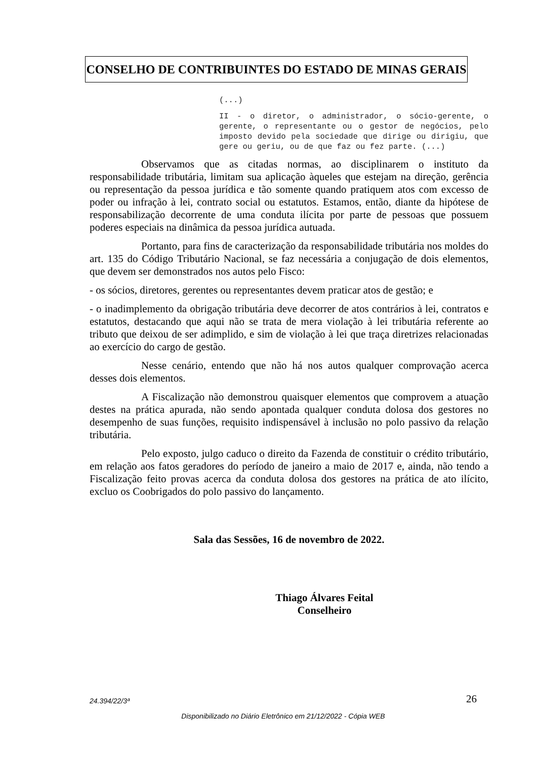CONSELHO DE CONTRIBUINTES DO ESTADO DE MINAS GERAIS
(...)
II - o diretor, o administrador, o sócio-gerente, o gerente, o representante ou o gestor de negócios, pelo imposto devido pela sociedade que dirige ou dirigiu, que gere ou geriu, ou de que faz ou fez parte. (...)
Observamos que as citadas normas, ao disciplinarem o instituto da responsabilidade tributária, limitam sua aplicação àqueles que estejam na direção, gerência ou representação da pessoa jurídica e tão somente quando pratiquem atos com excesso de poder ou infração à lei, contrato social ou estatutos. Estamos, então, diante da hipótese de responsabilização decorrente de uma conduta ilícita por parte de pessoas que possuem poderes especiais na dinâmica da pessoa jurídica autuada.
Portanto, para fins de caracterização da responsabilidade tributária nos moldes do art. 135 do Código Tributário Nacional, se faz necessária a conjugação de dois elementos, que devem ser demonstrados nos autos pelo Fisco:
- os sócios, diretores, gerentes ou representantes devem praticar atos de gestão; e
- o inadimplemento da obrigação tributária deve decorrer de atos contrários à lei, contratos e estatutos, destacando que aqui não se trata de mera violação à lei tributária referente ao tributo que deixou de ser adimplido, e sim de violação à lei que traça diretrizes relacionadas ao exercício do cargo de gestão.
Nesse cenário, entendo que não há nos autos qualquer comprovação acerca desses dois elementos.
A Fiscalização não demonstrou quaisquer elementos que comprovem a atuação destes na prática apurada, não sendo apontada qualquer conduta dolosa dos gestores no desempenho de suas funções, requisito indispensável à inclusão no polo passivo da relação tributária.
Pelo exposto, julgo caduco o direito da Fazenda de constituir o crédito tributário, em relação aos fatos geradores do período de janeiro a maio de 2017 e, ainda, não tendo a Fiscalização feito provas acerca da conduta dolosa dos gestores na prática de ato ilícito, excluo os Coobrigados do polo passivo do lançamento.
Sala das Sessões, 16 de novembro de 2022.
Thiago Álvares Feital
Conselheiro
26 24.394/22/3ª
Disponibilizado no Diário Eletrônico em 21/12/2022 - Cópia WEB